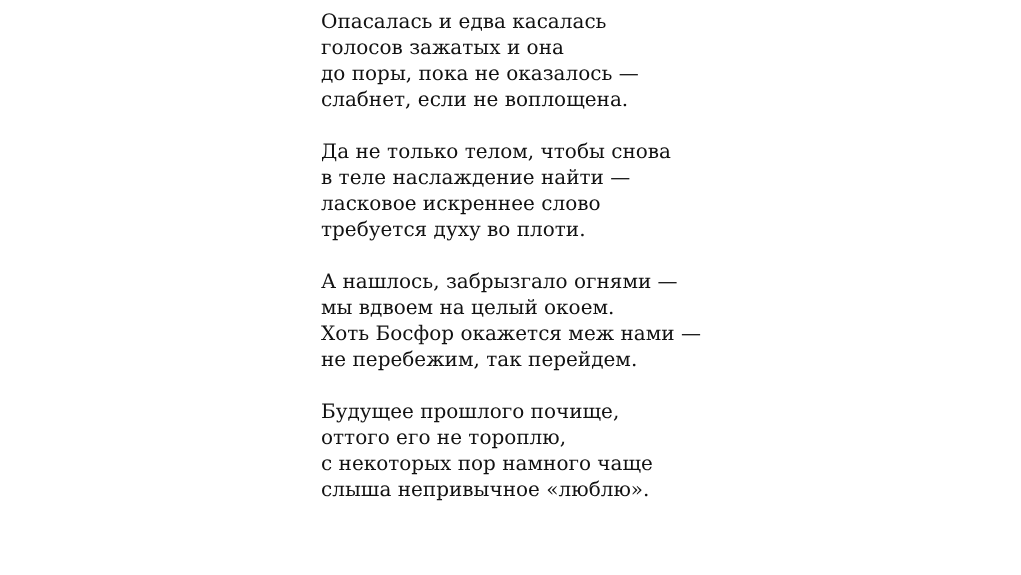Опасалась и едва касалась
голосов зажатых и она
до поры, пока не оказалось —
слабнет, если не воплощена.
Да не только телом, чтобы снова
в теле наслаждение найти —
ласковое искреннее слово
требуется духу во плоти.
А нашлось, забрызгало огнями —
мы вдвоем на целый окоем.
Хоть Босфор окажется меж нами —
не перебежим, так перейдем.
Будущее прошлого почище,
оттого его не тороплю,
с некоторых пор намного чаще
слыша непривычное «люблю».